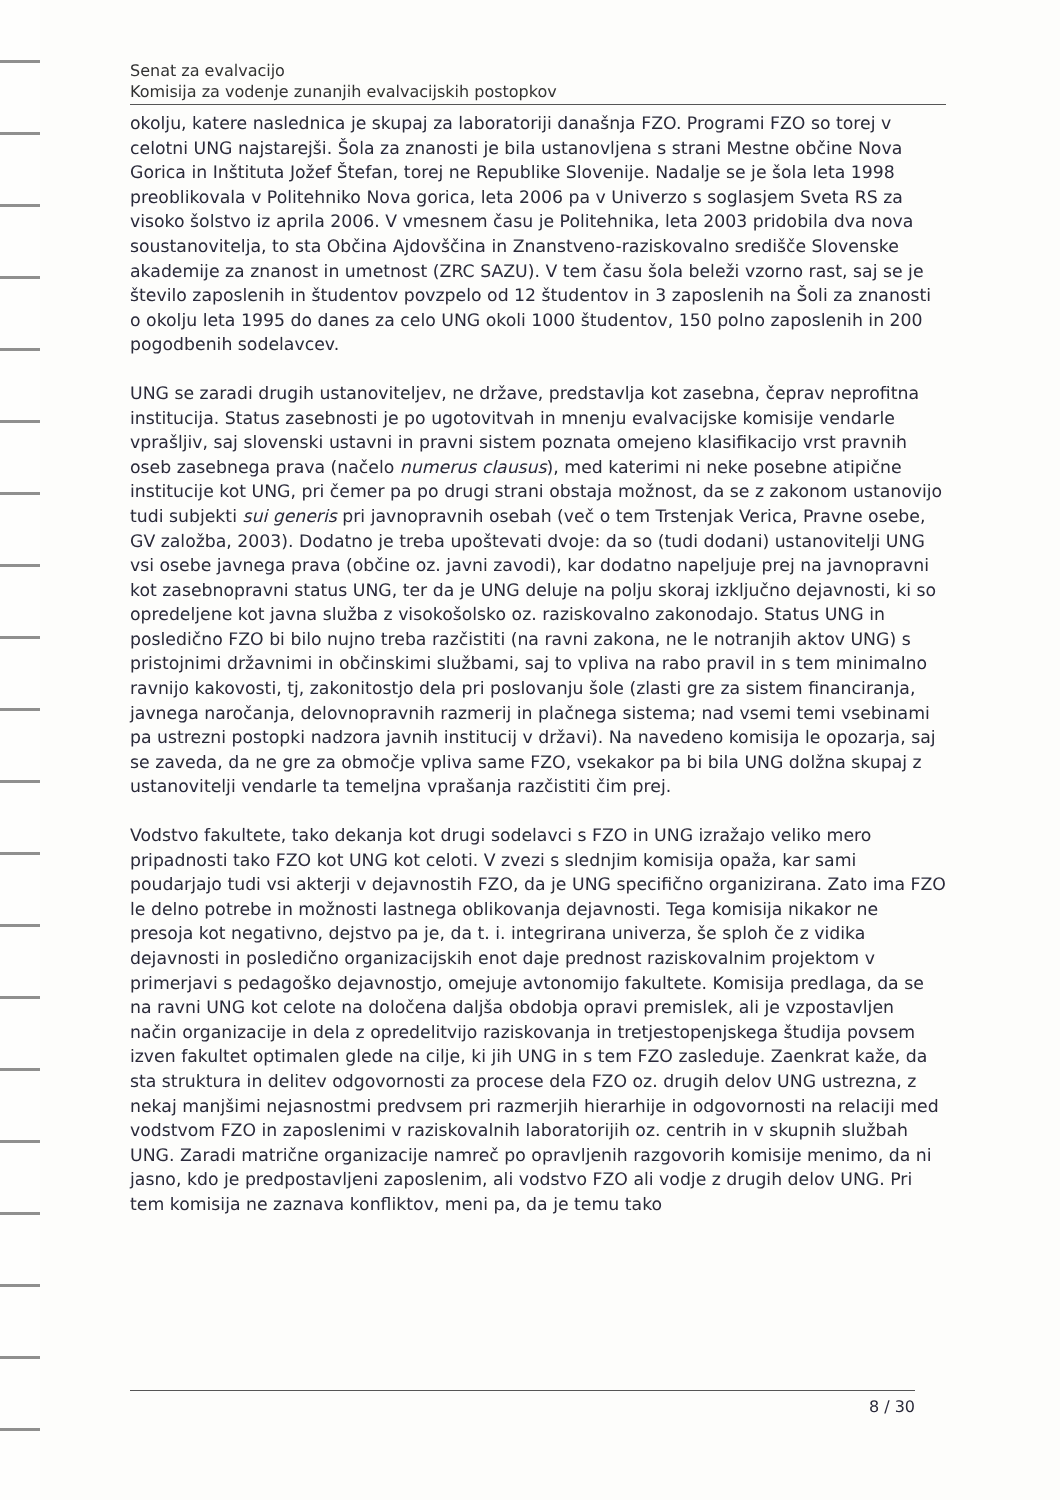Senat za evalvacijo
Komisija za vodenje zunanjih evalvacijskih postopkov
okolju, katere naslednica je skupaj za laboratoriji današnja FZO. Programi FZO so torej v celotni UNG najstarejši. Šola za znanosti je bila ustanovljena s strani Mestne občine Nova Gorica in Inštituta Jožef Štefan, torej ne Republike Slovenije. Nadalje se je šola leta 1998 preoblikovala v Politehniko Nova gorica, leta 2006 pa v Univerzo s soglasjem Sveta RS za visoko šolstvo iz aprila 2006. V vmesnem času je Politehnika, leta 2003 pridobila dva nova soustanovitelja, to sta Občina Ajdovščina in Znanstveno-raziskovalno središče Slovenske akademije za znanost in umetnost (ZRC SAZU). V tem času šola beleži vzorno rast, saj se je število zaposlenih in študentov povzpelo od 12 študentov in 3 zaposlenih na Šoli za znanosti o okolju leta 1995 do danes za celo UNG okoli 1000 študentov, 150 polno zaposlenih in 200 pogodbenih sodelavcev.
UNG se zaradi drugih ustanoviteljev, ne države, predstavlja kot zasebna, čeprav neprofitna institucija. Status zasebnosti je po ugotovitvah in mnenju evalvacijske komisije vendarle vprašljiv, saj slovenski ustavni in pravni sistem poznata omejeno klasifikacijo vrst pravnih oseb zasebnega prava (načelo numerus clausus), med katerimi ni neke posebne atipične institucije kot UNG, pri čemer pa po drugi strani obstaja možnost, da se z zakonom ustanovijo tudi subjekti sui generis pri javnopravnih osebah (več o tem Trstenjak Verica, Pravne osebe, GV založba, 2003). Dodatno je treba upoštevati dvoje: da so (tudi dodani) ustanovitelji UNG vsi osebe javnega prava (občine oz. javni zavodi), kar dodatno napeljuje prej na javnopravni kot zasebnopravni status UNG, ter da je UNG deluje na polju skoraj izključno dejavnosti, ki so opredeljene kot javna služba z visokošolsko oz. raziskovalno zakonodajo. Status UNG in posledično FZO bi bilo nujno treba razčistiti (na ravni zakona, ne le notranjih aktov UNG) s pristojnimi državnimi in občinskimi službami, saj to vpliva na rabo pravil in s tem minimalno ravnijo kakovosti, tj, zakonitostjo dela pri poslovanju šole (zlasti gre za sistem financiranja, javnega naročanja, delovnopravnih razmerij in plačnega sistema; nad vsemi temi vsebinami pa ustrezni postopki nadzora javnih institucij v državi). Na navedeno komisija le opozarja, saj se zaveda, da ne gre za območje vpliva same FZO, vsekakor pa bi bila UNG dolžna skupaj z ustanovitelji vendarle ta temeljna vprašanja razčistiti čim prej.
Vodstvo fakultete, tako dekanja kot drugi sodelavci s FZO in UNG izražajo veliko mero pripadnosti tako FZO kot UNG kot celoti. V zvezi s slednjim komisija opaža, kar sami poudarjajo tudi vsi akterji v dejavnostih FZO, da je UNG specifično organizirana. Zato ima FZO le delno potrebe in možnosti lastnega oblikovanja dejavnosti. Tega komisija nikakor ne presoja kot negativno, dejstvo pa je, da t. i. integrirana univerza, še sploh če z vidika dejavnosti in posledično organizacijskih enot daje prednost raziskovalnim projektom v primerjavi s pedagoško dejavnostjo, omejuje avtonomijo fakultete. Komisija predlaga, da se na ravni UNG kot celote na določena daljša obdobja opravi premislek, ali je vzpostavljen način organizacije in dela z opredelitvijo raziskovanja in tretjestopenjskega študija povsem izven fakultet optimalen glede na cilje, ki jih UNG in s tem FZO zasleduje. Zaenkrat kaže, da sta struktura in delitev odgovornosti za procese dela FZO oz. drugih delov UNG ustrezna, z nekaj manjšimi nejasnostmi predvsem pri razmerjih hierarhije in odgovornosti na relaciji med vodstvom FZO in zaposlenimi v raziskovalnih laboratorijih oz. centrih in v skupnih službah UNG. Zaradi matrične organizacije namreč po opravljenih razgovorih komisije menimo, da ni jasno, kdo je predpostavljeni zaposlenim, ali vodstvo FZO ali vodje z drugih delov UNG. Pri tem komisija ne zaznava konfliktov, meni pa, da je temu tako
8 / 30